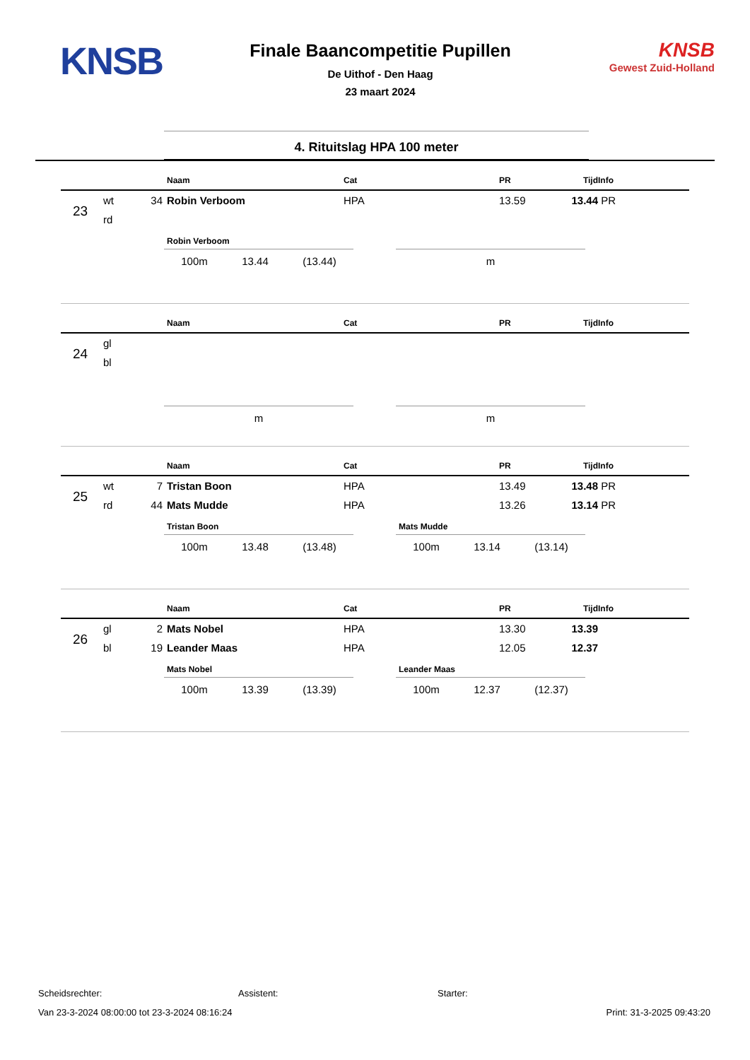KNSB
Finale Baancompetitie Pupillen
De Uithof - Den Haag
23 maart 2024
KNSB
Gewest Zuid-Holland
4. Rituitslag HPA 100 meter
| | | | Naam | Cat | PR | Tijd | Info |
| --- | --- | --- | --- | --- | --- | --- | --- |
| 23 | wt | 34 | Robin Verboom | HPA | 13.59 | 13.44 | PR |
| | rd | | | | | | |
Robin Verboom
100m 13.44 (13.44)
m
| | | | Naam | Cat | PR | Tijd | Info |
| --- | --- | --- | --- | --- | --- | --- | --- |
| 24 | gl | | | | | | |
| | bl | | | | | | |
m m
| | | | Naam | Cat | PR | Tijd | Info |
| --- | --- | --- | --- | --- | --- | --- | --- |
| 25 | wt | 7 | Tristan Boon | HPA | 13.49 | 13.48 | PR |
| | rd | 44 | Mats Mudde | HPA | 13.26 | 13.14 | PR |
Tristan Boon
100m 13.48 (13.48)
Mats Mudde
100m 13.14 (13.14)
| | | | Naam | Cat | PR | Tijd | Info |
| --- | --- | --- | --- | --- | --- | --- | --- |
| 26 | gl | 2 | Mats Nobel | HPA | 13.30 | 13.39 | |
| | bl | 19 | Leander Maas | HPA | 12.05 | 12.37 | |
Mats Nobel
100m 13.39 (13.39)
Leander Maas
100m 12.37 (12.37)
Scheidsrechter: Assistent: Starter:
Van 23-3-2024 08:00:00 tot 23-3-2024 08:16:24 Print: 31-3-2025 09:43:20